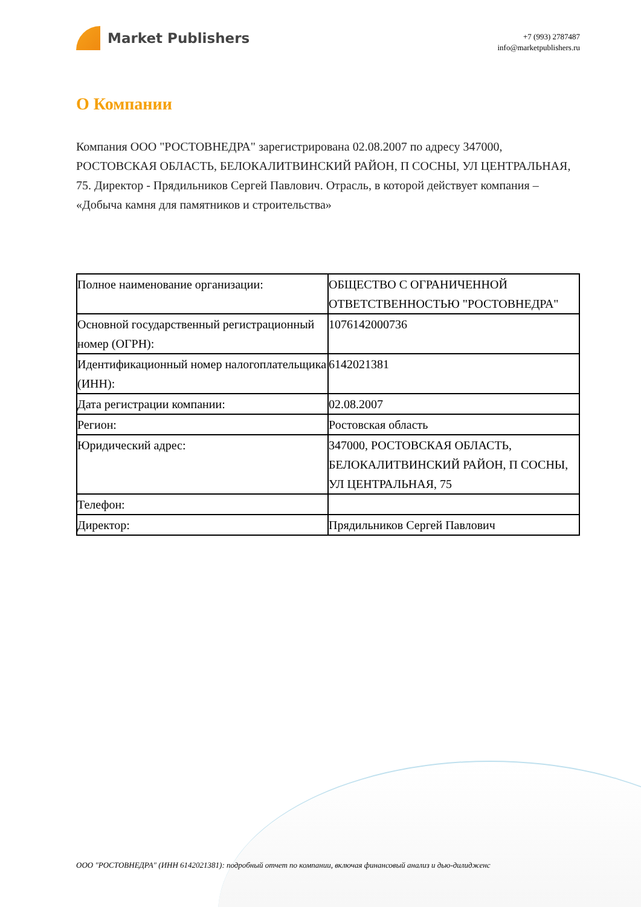Market Publishers
+7 (993) 2787487
info@marketpublishers.ru
О Компании
Компания ООО "РОСТОВНЕДРА" зарегистрирована 02.08.2007 по адресу 347000, РОСТОВСКАЯ ОБЛАСТЬ, БЕЛОКАЛИТВИНСКИЙ РАЙОН, П СОСНЫ, УЛ ЦЕНТРАЛЬНАЯ, 75. Директор - Прядильников Сергей Павлович. Отрасль, в которой действует компания – «Добыча камня для памятников и строительства»
| Полное наименование организации: | ОБЩЕСТВО С ОГРАНИЧЕННОЙ ОТВЕТСТВЕННОСТЬЮ "РОСТОВНЕДРА" |
| Основной государственный регистрационный номер (ОГРН): | 1076142000736 |
| Идентификационный номер налогоплательщика (ИНН): | 6142021381 |
| Дата регистрации компании: | 02.08.2007 |
| Регион: | Ростовская область |
| Юридический адрес: | 347000, РОСТОВСКАЯ ОБЛАСТЬ, БЕЛОКАЛИТВИНСКИЙ РАЙОН, П СОСНЫ, УЛ ЦЕНТРАЛЬНАЯ, 75 |
| Телефон: | |
| Директор: | Прядильников Сергей Павлович |
ООО "РОСТОВНЕДРА" (ИНН 6142021381): подробный отчет по компании, включая финансовый анализ и дью-дилидженс